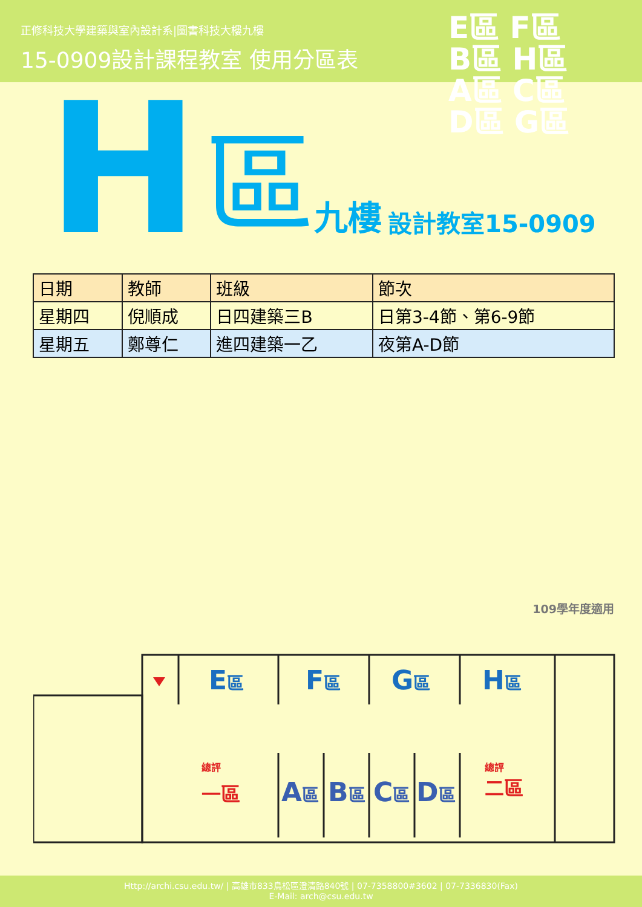正修科技大學建築與室內設計系|圖書科技大樓九樓
15-0909設計課程教室 使用分區表
E區 F區
B區 H區
A區 C區
D區 G區
H區 九樓 設計教室15-0909
| 日期 | 教師 | 班級 | 節次 |
| --- | --- | --- | --- |
| 星期四 | 倪順成 | 日四建築三B | 日第3-4節、第6-9節 |
| 星期五 | 鄭尊仁 | 進四建築一乙 | 夜第A-D節 |
109學年度適用
E區
F區
G區
H區
A區
B區
C區
D區
總評
一區
總評
二區
Http://archi.csu.edu.tw/ | 高雄市833鳥松區澄清路840號 | 07-7358800#3602 | 07-7336830(Fax)
E-Mail: arch@csu.edu.tw